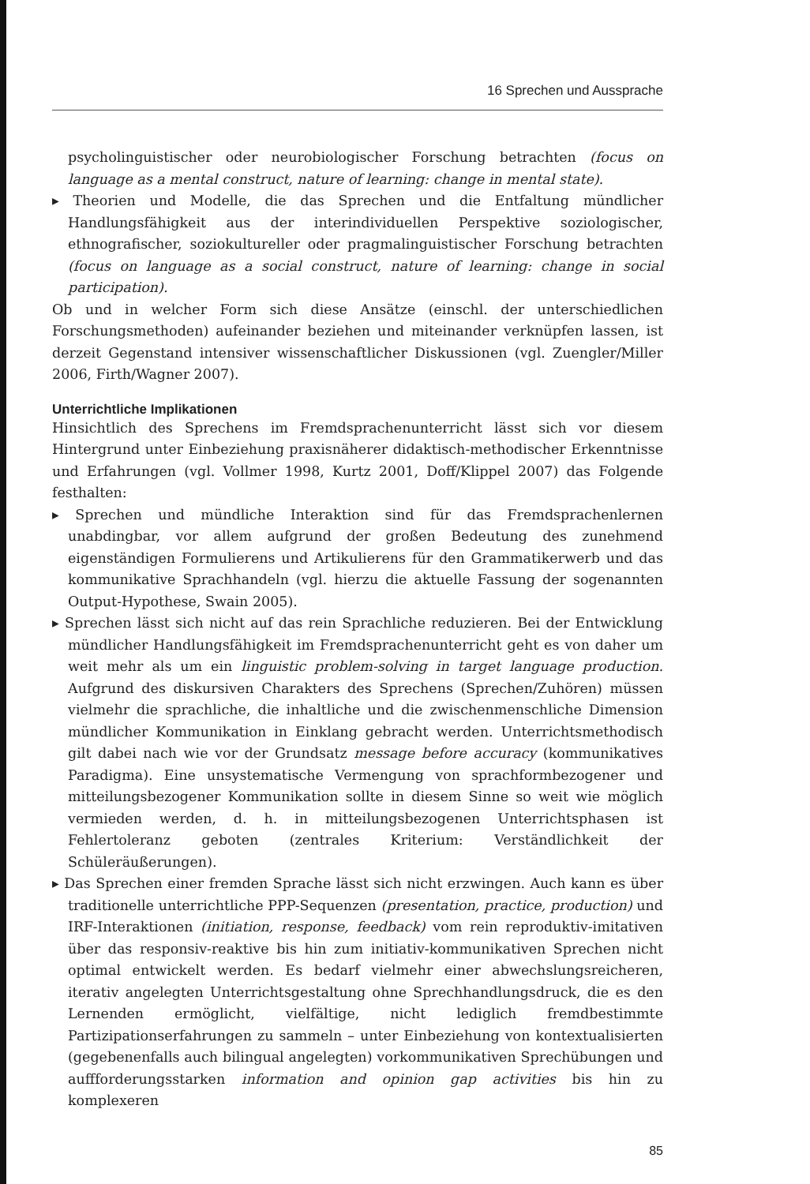16 Sprechen und Aussprache
psycholinguistischer oder neurobiologischer Forschung betrachten (focus on language as a mental construct, nature of learning: change in mental state).
▸ Theorien und Modelle, die das Sprechen und die Entfaltung mündlicher Handlungsfähigkeit aus der interindividuellen Perspektive soziologischer, ethnografischer, soziokultureller oder pragmalinguistischer Forschung betrachten (focus on language as a social construct, nature of learning: change in social participation).
Ob und in welcher Form sich diese Ansätze (einschl. der unterschiedlichen Forschungsmethoden) aufeinander beziehen und miteinander verknüpfen lassen, ist derzeit Gegenstand intensiver wissenschaftlicher Diskussionen (vgl. Zuengler/Miller 2006, Firth/Wagner 2007).
Unterrichtliche Implikationen
Hinsichtlich des Sprechens im Fremdsprachenunterricht lässt sich vor diesem Hintergrund unter Einbeziehung praxisnäherer didaktisch-methodischer Erkenntnisse und Erfahrungen (vgl. Vollmer 1998, Kurtz 2001, Doff/Klippel 2007) das Folgende festhalten:
▸ Sprechen und mündliche Interaktion sind für das Fremdsprachenlernen unabdingbar, vor allem aufgrund der großen Bedeutung des zunehmend eigenständigen Formulierens und Artikulierens für den Grammatikerwerb und das kommunikative Sprachhandeln (vgl. hierzu die aktuelle Fassung der sogenannten Output-Hypothese, Swain 2005).
▸ Sprechen lässt sich nicht auf das rein Sprachliche reduzieren. Bei der Entwicklung mündlicher Handlungsfähigkeit im Fremdsprachenunterricht geht es von daher um weit mehr als um ein linguistic problem-solving in target language production. Aufgrund des diskursiven Charakters des Sprechens (Sprechen/Zuhören) müssen vielmehr die sprachliche, die inhaltliche und die zwischenmenschliche Dimension mündlicher Kommunikation in Einklang gebracht werden. Unterrichtsmethodisch gilt dabei nach wie vor der Grundsatz message before accuracy (kommunikatives Paradigma). Eine unsystematische Vermengung von sprachformbezogener und mitteilungsbezogener Kommunikation sollte in diesem Sinne so weit wie möglich vermieden werden, d. h. in mitteilungsbezogenen Unterrichtsphasen ist Fehlertoleranz geboten (zentrales Kriterium: Verständlichkeit der Schüleräußerungen).
▸ Das Sprechen einer fremden Sprache lässt sich nicht erzwingen. Auch kann es über traditionelle unterrichtliche PPP-Sequenzen (presentation, practice, production) und IRF-Interaktionen (initiation, response, feedback) vom rein reproduktiv-imitativen über das responsiv-reaktive bis hin zum initiativ-kommunikativen Sprechen nicht optimal entwickelt werden. Es bedarf vielmehr einer abwechslungsreicheren, iterativ angelegten Unterrichtsgestaltung ohne Sprechhandlungsdruck, die es den Lernenden ermöglicht, vielfältige, nicht lediglich fremdbestimmte Partizipationserfahrungen zu sammeln – unter Einbeziehung von kontextualisierten (gegebenenfalls auch bilingual angelegten) vorkommunikativen Sprechübungen und auffforderungsstarken information and opinion gap activities bis hin zu komplexeren
85